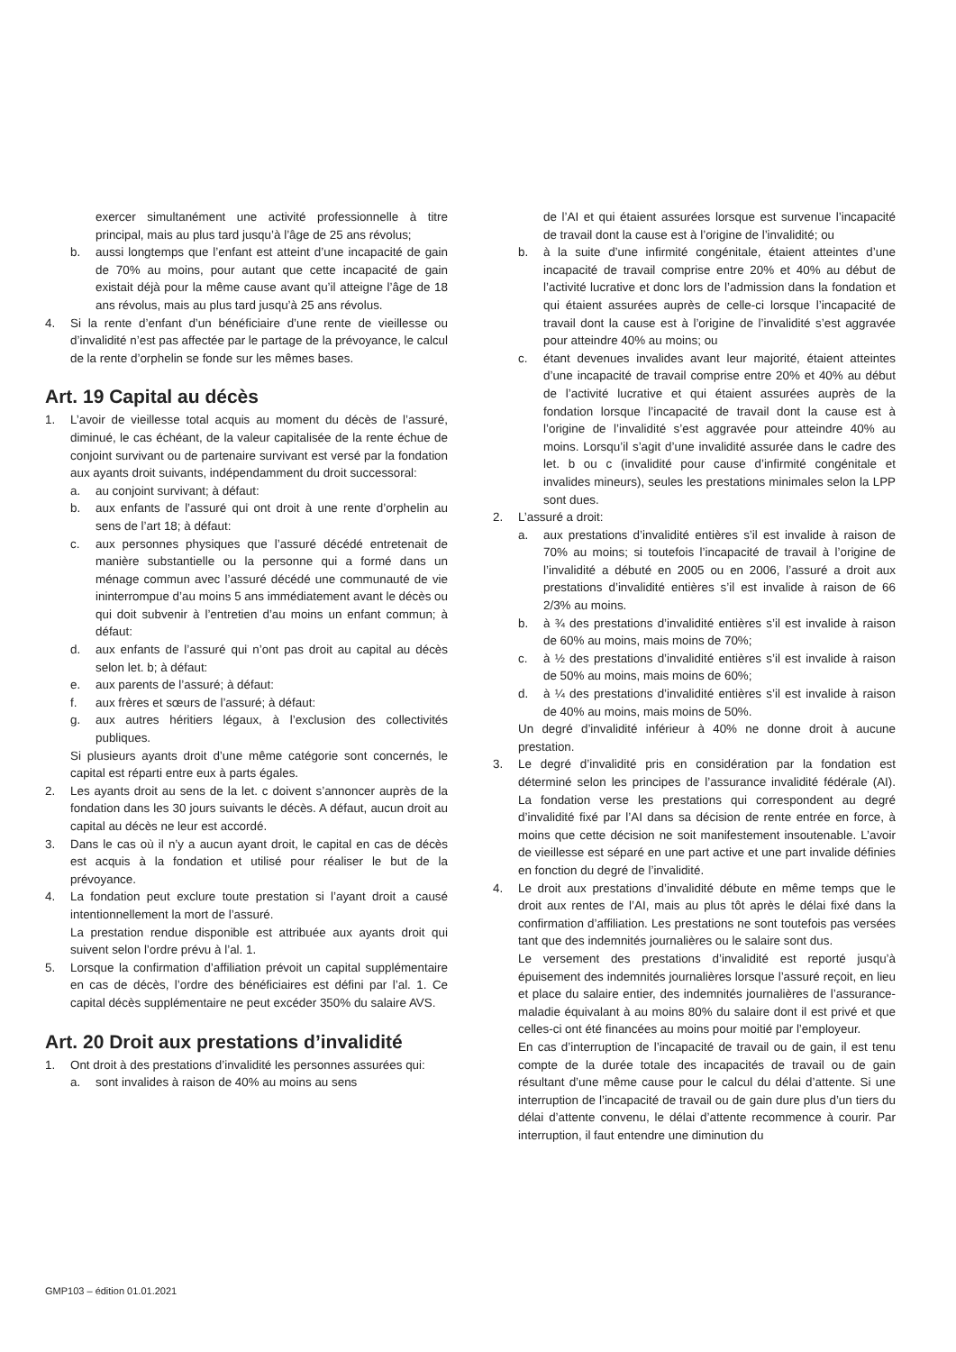exercer simultanément une activité professionnelle à titre principal, mais au plus tard jusqu’à l’âge de 25 ans révolus;
b. aussi longtemps que l’enfant est atteint d’une incapacité de gain de 70% au moins, pour autant que cette incapacité de gain existait déjà pour la même cause avant qu’il atteigne l’âge de 18 ans révolus, mais au plus tard jusqu’à 25 ans révolus.
4. Si la rente d’enfant d’un bénéficiaire d’une rente de vieillesse ou d’invalidité n’est pas affectée par le partage de la prévoyance, le calcul de la rente d’orphelin se fonde sur les mêmes bases.
Art. 19 Capital au décès
1. L’avoir de vieillesse total acquis au moment du décès de l’assuré, diminué, le cas échéant, de la valeur capitalisée de la rente échue de conjoint survivant ou de partenaire survivant est versé par la fondation aux ayants droit suivants, indépendamment du droit successoral:
a. au conjoint survivant; à défaut:
b. aux enfants de l’assuré qui ont droit à une rente d’orphelin au sens de l’art 18; à défaut:
c. aux personnes physiques que l’assuré décédé entretenait de manière substantielle ou la personne qui a formé dans un ménage commun avec l’assuré décédé une communauté de vie ininterrompue d’au moins 5 ans immédiatement avant le décès ou qui doit subvenir à l’entretien d’au moins un enfant commun; à défaut:
d. aux enfants de l’assuré qui n’ont pas droit au capital au décès selon let. b; à défaut:
e. aux parents de l’assuré; à défaut:
f. aux frères et sœurs de l’assuré; à défaut:
g. aux autres héritiers légaux, à l’exclusion des collectivités publiques.
Si plusieurs ayants droit d’une même catégorie sont concernés, le capital est réparti entre eux à parts égales.
2. Les ayants droit au sens de la let. c doivent s’annoncer auprès de la fondation dans les 30 jours suivants le décès. A défaut, aucun droit au capital au décès ne leur est accordé.
3. Dans le cas où il n’y a aucun ayant droit, le capital en cas de décès est acquis à la fondation et utilisé pour réaliser le but de la prévoyance.
4. La fondation peut exclure toute prestation si l’ayant droit a causé intentionnellement la mort de l’assuré.
La prestation rendue disponible est attribuée aux ayants droit qui suivent selon l’ordre prévu à l’al. 1.
5. Lorsque la confirmation d’affiliation prévoit un capital supplémentaire en cas de décès, l’ordre des bénéficiaires est défini par l’al. 1. Ce capital décès supplémentaire ne peut excéder 350% du salaire AVS.
Art. 20 Droit aux prestations d’invalidité
1. Ont droit à des prestations d’invalidité les personnes assurées qui:
a. sont invalides à raison de 40% au moins au sens
de l’AI et qui étaient assurées lorsque est survenue l’incapacité de travail dont la cause est à l’origine de l’invalidité; ou
b. à la suite d’une infirmité congénitale, étaient atteintes d’une incapacité de travail comprise entre 20% et 40% au début de l’activité lucrative et donc lors de l’admission dans la fondation et qui étaient assurées auprès de celle-ci lorsque l’incapacité de travail dont la cause est à l’origine de l’invalidité s’est aggravée pour atteindre 40% au moins; ou
c. étant devenues invalides avant leur majorité, étaient atteintes d’une incapacité de travail comprise entre 20% et 40% au début de l’activité lucrative et qui étaient assurées auprès de la fondation lorsque l’incapacité de travail dont la cause est à l’origine de l’invalidité s’est aggravée pour atteindre 40% au moins. Lorsqu’il s’agit d’une invalidité assurée dans le cadre des let. b ou c (invalidité pour cause d’infirmité congénitale et invalides mineurs), seules les prestations minimales selon la LPP sont dues.
2. L’assuré a droit:
a. aux prestations d’invalidité entières s’il est invalide à raison de 70% au moins; si toutefois l’incapacité de travail à l’origine de l’invalidité a débuté en 2005 ou en 2006, l’assuré a droit aux prestations d’invalidité entières s’il est invalide à raison de 66 2/3% au moins.
b. à ¾ des prestations d’invalidité entières s’il est invalide à raison de 60% au moins, mais moins de 70%;
c. à ½ des prestations d’invalidité entières s’il est invalide à raison de 50% au moins, mais moins de 60%;
d. à ¼ des prestations d’invalidité entières s’il est invalide à raison de 40% au moins, mais moins de 50%.
Un degré d’invalidité inférieur à 40% ne donne droit à aucune prestation.
3. Le degré d’invalidité pris en considération par la fondation est déterminé selon les principes de l’assurance invalidité fédérale (AI). La fondation verse les prestations qui correspondent au degré d’invalidité fixé par l’AI dans sa décision de rente entrée en force, à moins que cette décision ne soit manifestement insoutenable. L’avoir de vieillesse est séparé en une part active et une part invalide définies en fonction du degré de l’invalidité.
4. Le droit aux prestations d’invalidité débute en même temps que le droit aux rentes de l’AI, mais au plus tôt après le délai fixé dans la confirmation d’affiliation. Les prestations ne sont toutefois pas versées tant que des indemnités journalières ou le salaire sont dus.
Le versement des prestations d’invalidité est reporté jusqu’à épuisement des indemnités journalières lorsque l’assuré reçoit, en lieu et place du salaire entier, des indemnités journalières de l’assurance-maladie équivalant à au moins 80% du salaire dont il est privé et que celles-ci ont été financées au moins pour moitié par l’employeur.
En cas d’interruption de l’incapacité de travail ou de gain, il est tenu compte de la durée totale des incapacités de travail ou de gain résultant d’une même cause pour le calcul du délai d’attente. Si une interruption de l’incapacité de travail ou de gain dure plus d’un tiers du délai d’attente convenu, le délai d’attente recommence à courir. Par interruption, il faut entendre une diminution du
GMP103 – édition 01.01.2021